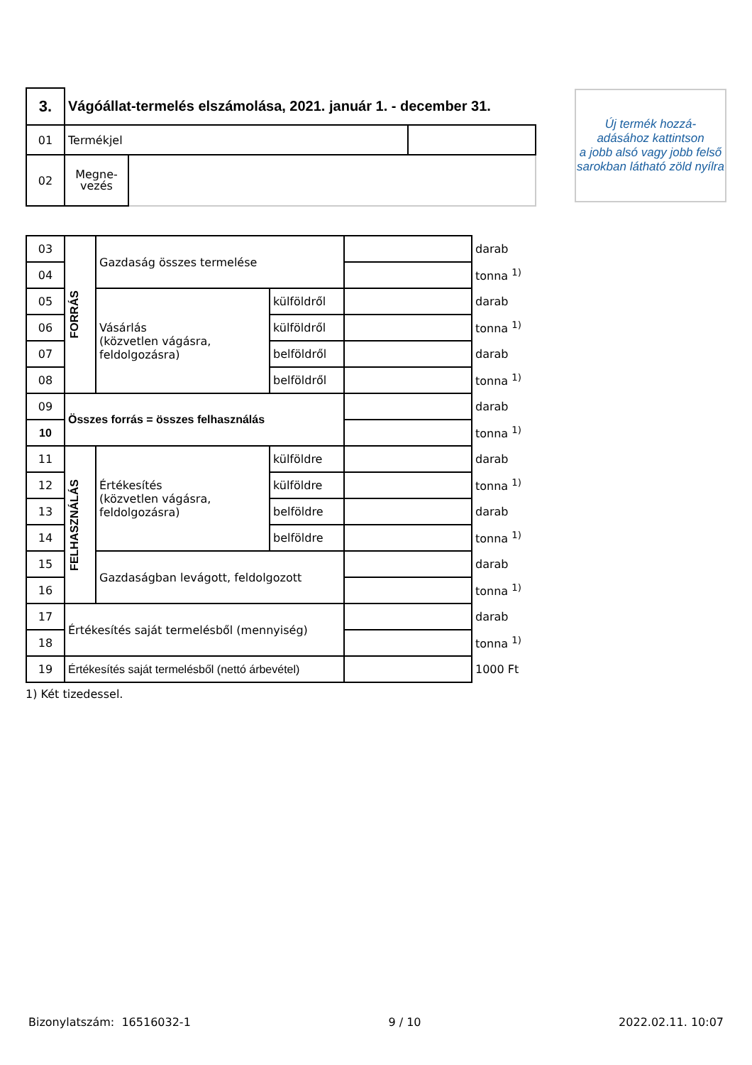Új termék hozzá-
adásához kattintson
a jobb alsó vagy jobb felső
sarokban látható zöld nyílra
| 3. | Vágóállat-termelés elszámolása, 2021. január 1. - december 31. | | |
| 01 | Termékjel | | |
| 02 | Megne- vezés | | |
| 03 | FORRÁS | Gazdaság összes termelése | | | darab |
| 04 | | | | | tonna <sup>1)</sup> |
| 05 | | Vásárlás (közvetlen vágásra, feldolgozásra) | külföldről | | darab |
| 06 | | | külföldről | | tonna <sup>1)</sup> |
| 07 | | | belföldről | | darab |
| 08 | | | belföldről | | tonna <sup>1)</sup> |
| 09 | Összes forrás = összes felhasználás | | | | darab |
| 10 | | | | | tonna <sup>1)</sup> |
| 11 | FELHASZNÁLÁS | Értékesítés (közvetlen vágásra, feldolgozásra) | külföldre | | darab |
| 12 | | | külföldre | | tonna <sup>1)</sup> |
| 13 | | | belföldre | | darab |
| 14 | | | belföldre | | tonna <sup>1)</sup> |
| 15 | | Gazdaságban levágott, feldolgozott | | | darab |
| 16 | | | | | tonna <sup>1)</sup> |
| 17 | Értékesítés saját termelésből (mennyiség) | | | | darab |
| 18 | | | | | tonna <sup>1)</sup> |
| 19 | Értékesítés saját termelésből (nettó árbevétel) | | | | 1000 Ft |
1) Két tizedessel.
Bizonylatszám: 16516032-1 9 / 10 2022.02.11. 10:07